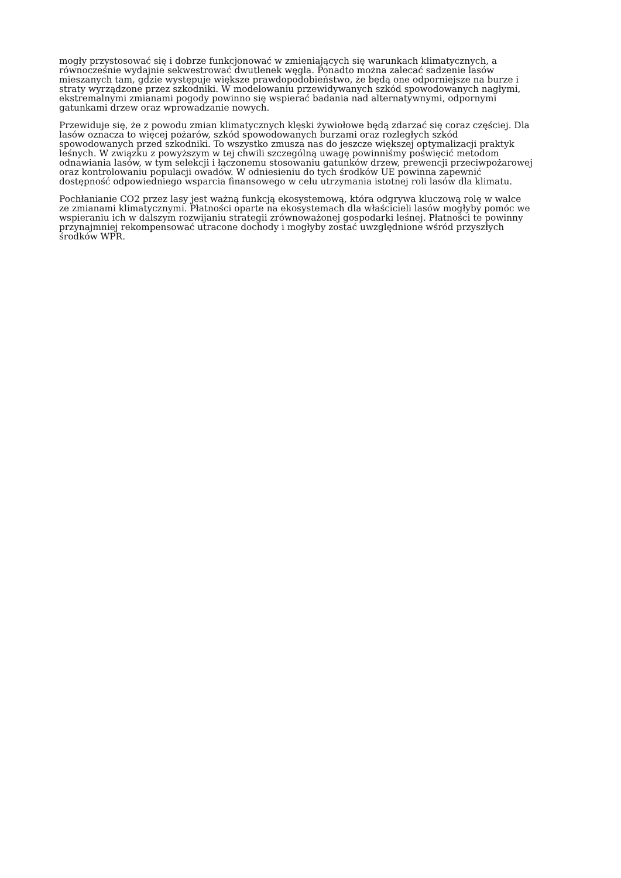mogły przystosować się i dobrze funkcjonować w zmieniających się warunkach klimatycznych, a równocześnie wydajnie sekwestrować dwutlenek węgla. Ponadto można zalecać sadzenie lasów mieszanych tam, gdzie występuje większe prawdopodobieństwo, że będą one odporniejsze na burze i straty wyrządzone przez szkodniki. W modelowaniu przewidywanych szkód spowodowanych nagłymi, ekstremalnymi zmianami pogody powinno się wspierać badania nad alternatywnymi, odpornymi gatunkami drzew oraz wprowadzanie nowych.
Przewiduje się, że z powodu zmian klimatycznych klęski żywiołowe będą zdarzać się coraz częściej. Dla lasów oznacza to więcej pożarów, szkód spowodowanych burzami oraz rozległych szkód spowodowanych przed szkodniki. To wszystko zmusza nas do jeszcze większej optymalizacji praktyk leśnych. W związku z powyższym w tej chwili szczególną uwagę powinniśmy poświęcić metodom odnawiania lasów, w tym selekcji i łączonemu stosowaniu gatunków drzew, prewencji przeciwpożarowej oraz kontrolowaniu populacji owadów. W odniesieniu do tych środków UE powinna zapewnić dostępność odpowiedniego wsparcia finansowego w celu utrzymania istotnej roli lasów dla klimatu.
Pochłanianie CO2 przez lasy jest ważną funkcją ekosystemową, która odgrywa kluczową rolę w walce ze zmianami klimatycznymi. Płatności oparte na ekosystemach dla właścicieli lasów mogłyby pomóc we wspieraniu ich w dalszym rozwijaniu strategii zrównoważonej gospodarki leśnej. Płatności te powinny przynajmniej rekompensować utracone dochody i mogłyby zostać uwzględnione wśród przyszłych środków WPR.